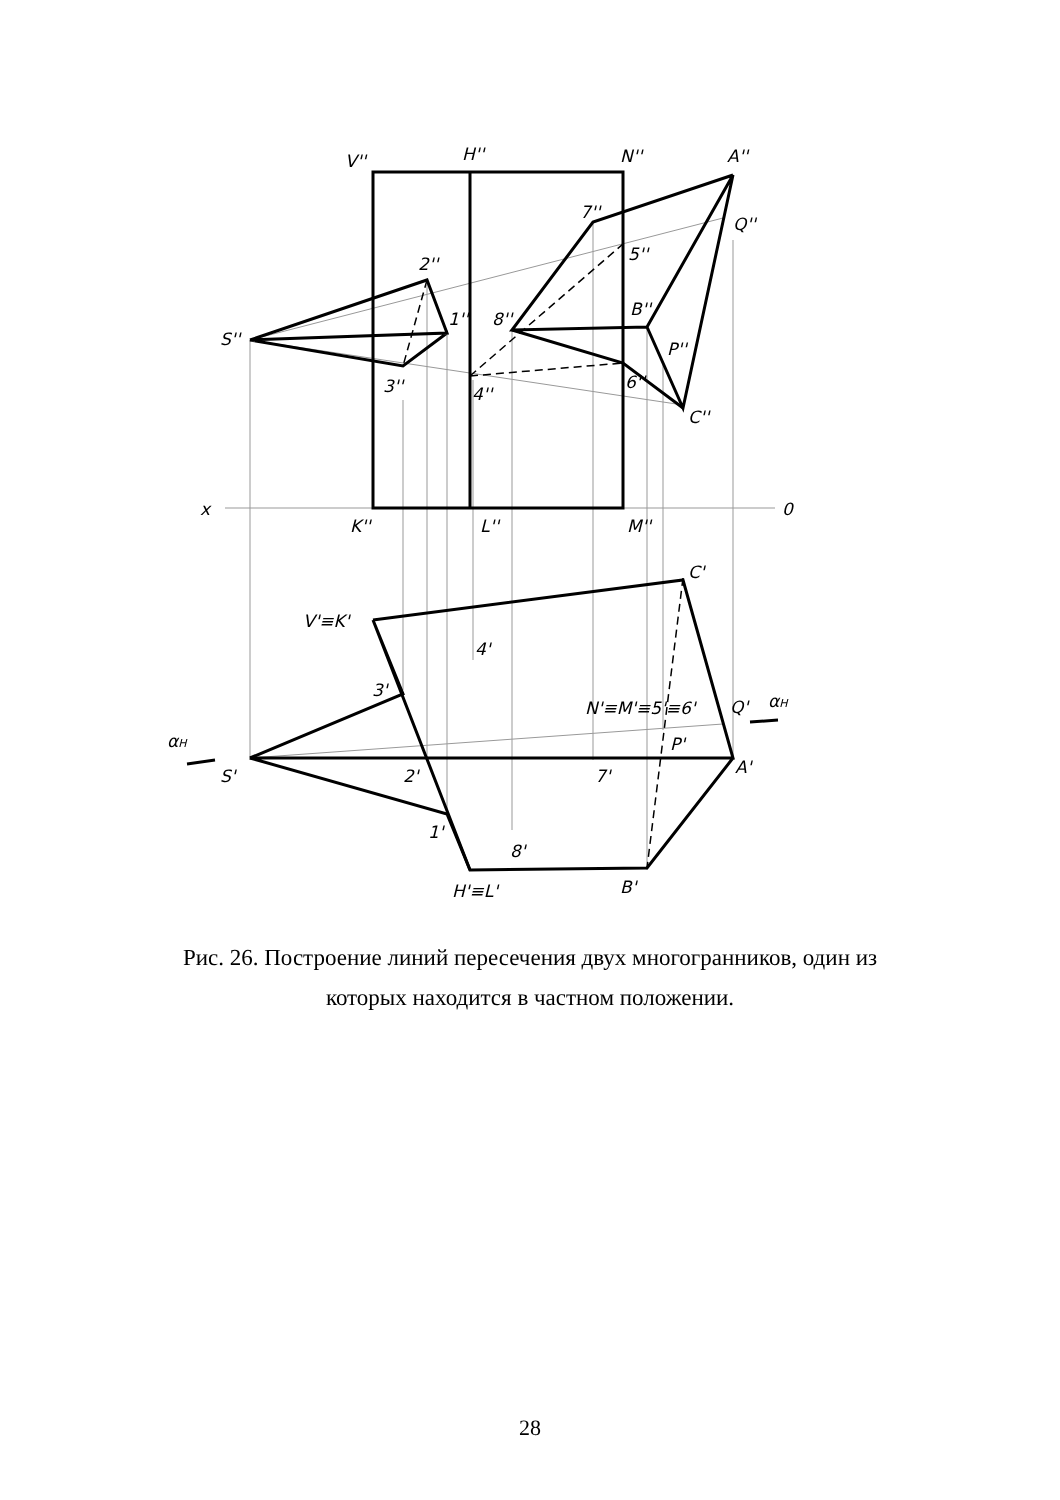V''
H''
N''
A''
7''
Q''
5''
2''
B''
8''
1''
S''
P''
3''
4''
6''
C''
x
0
K''
L''
M''
C'
V'≡K'
4'
3'
N'≡M'≡5'≡6'
Q'
αH
αH
P'
A'
S'
2'
7'
1'
8'
B'
H'≡L'
Рис. 26. Построение линий пересечения двух многогранников, один из которых находится в частном положении.
28